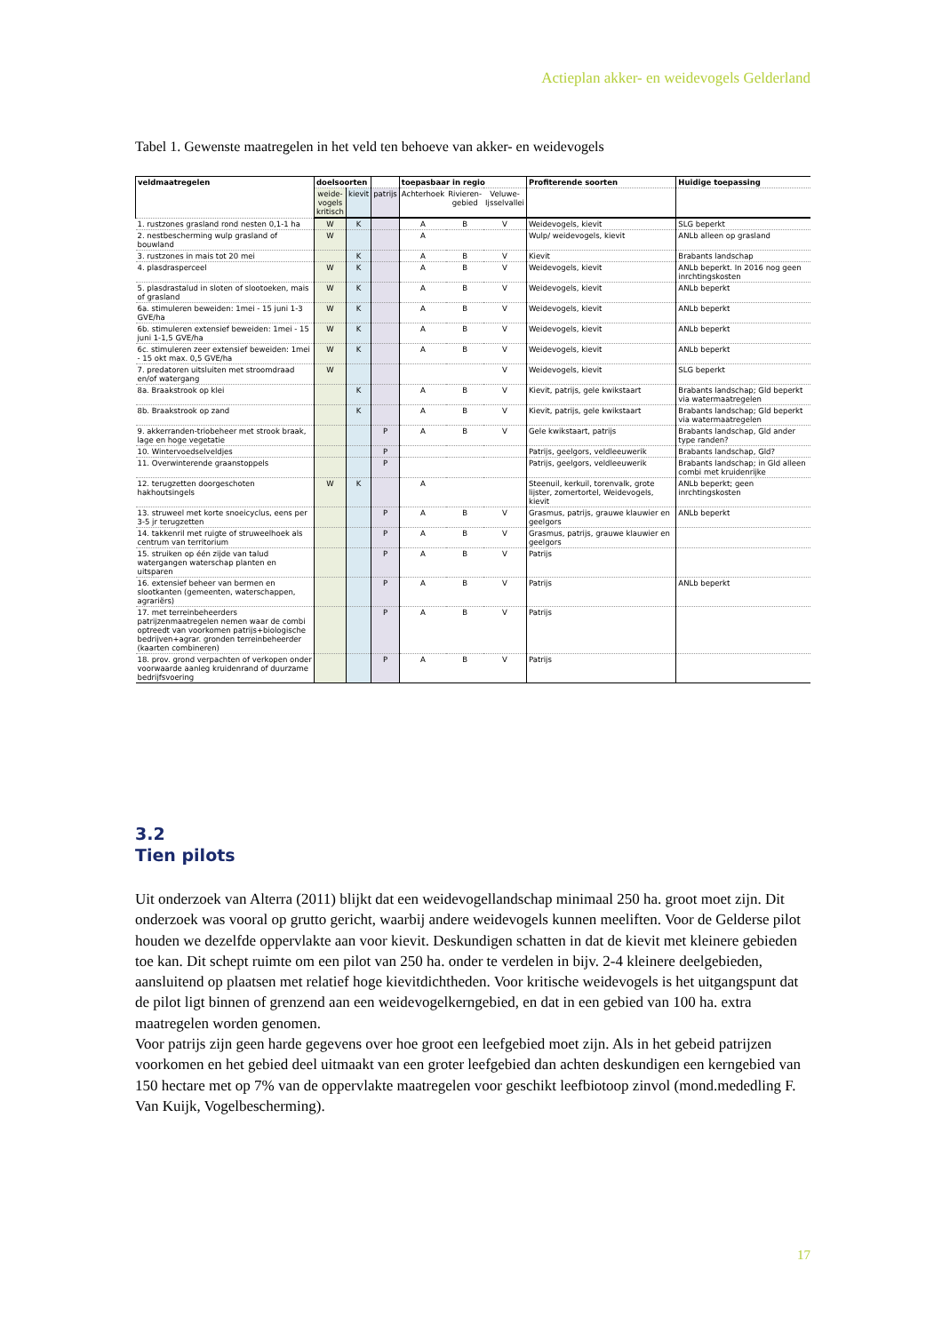Actieplan akker- en weidevogels Gelderland
Tabel 1. Gewenste maatregelen in het veld ten behoeve van akker- en weidevogels
| veldmaatregelen | doelsoorten | | | toepasbaar in regio | | | Profiterende soorten | Huidige toepassing |
| --- | --- | --- | --- | --- | --- | --- | --- | --- |
| | weide- vogels kritisch | kievit | patrijs | Achterhoek | Rivieren- gebied | Veluwe- Ijsselvallei | | |
| 1. rustzones grasland rond nesten 0,1-1 ha | W | K | | A | B | V | Weidevogels, kievit | SLG beperkt |
| 2. nestbescherming wulp grasland of bouwland | W | | | A | | | Wulp/ weidevogels, kievit | ANLb alleen op grasland |
| 3. rustzones in mais tot 20 mei | | K | | A | B | V | Kievit | Brabants landschap |
| 4. plasdrasperceel | W | K | | A | B | V | Weidevogels, kievit | ANLb beperkt. In 2016 nog geen inrchtingskosten |
| 5. plasdrastalud in sloten of slootoeken, mais of grasland | W | K | | A | B | V | Weidevogels, kievit | ANLb beperkt |
| 6a. stimuleren beweiden: 1mei - 15 juni 1-3 GVE/ha | W | K | | A | B | V | Weidevogels, kievit | ANLb beperkt |
| 6b. stimuleren extensief beweiden: 1mei - 15 juni 1-1,5 GVE/ha | W | K | | A | B | V | Weidevogels, kievit | ANLb beperkt |
| 6c. stimuleren zeer extensief beweiden: 1mei - 15 okt max. 0,5 GVE/ha | W | K | | A | B | V | Weidevogels, kievit | ANLb beperkt |
| 7. predatoren uitsluiten met stroomdraad en/of watergang | W | | | | | V | Weidevogels, kievit | SLG beperkt |
| 8a. Braakstrook op klei | | K | | A | B | V | Kievit, patrijs, gele kwikstaart | Brabants landschap; Gld beperkt via watermaatregelen |
| 8b. Braakstrook op zand | | K | | A | B | V | Kievit, patrijs, gele kwikstaart | Brabants landschap; Gld beperkt via watermaatregelen |
| 9. akkerranden-triobeheer met strook braak, lage en hoge vegetatie | | | P | A | B | V | Gele kwikstaart, patrijs | Brabants landschap, Gld ander type randen? |
| 10. Wintervoedselveldjes | | | P | | | | Patrijs, geelgors, veldleeuwerik | Brabants landschap, Gld? |
| 11. Overwinterende graanstoppels | | | P | | | | Patrijs, geelgors, veldleeuwerik | Brabants landschap; in Gld alleen combi met kruidenrijke |
| 12. terugzetten doorgeschoten hakhoutsingels | W | K | | A | | | Steenuil, kerkuil, torenvalk, grote lijster, zomertortel, Weidevogels, kievit | ANLb beperkt; geen inrchtingskosten |
| 13. struweel met korte snoeicyclus, eens per 3-5 jr terugzetten | | | P | A | B | V | Grasmus, patrijs, grauwe klauwier en geelgors | ANLb beperkt |
| 14. takkenril met ruigte of struweelhoek als centrum van territorium | | | P | A | B | V | Grasmus, patrijs, grauwe klauwier en geelgors | |
| 15. struiken op één zijde van talud watergangen waterschap planten en uitsparen | | | P | A | B | V | Patrijs | |
| 16. extensief beheer van bermen en slootkanten (gemeenten, waterschappen, agrariërs) | | | P | A | B | V | Patrijs | ANLb beperkt |
| 17. met terreinbeheerders patrijzenmaatregelen nemen waar de combi optreedt van voorkomen patrijs+biologische bedrijven+agrar. gronden terreinbeheerder (kaarten combineren) | | | P | A | B | V | Patrijs | |
| 18. prov. grond verpachten of verkopen onder voorwaarde aanleg kruidenrand of duurzame bedrijfsvoering | | | P | A | B | V | Patrijs | |
3.2
Tien pilots
Uit onderzoek van Alterra (2011) blijkt dat een weidevogellandschap minimaal 250 ha. groot moet zijn. Dit onderzoek was vooral op grutto gericht, waarbij andere weidevogels kunnen meeliften. Voor de Gelderse pilot houden we dezelfde oppervlakte aan voor kievit. Deskundigen schatten in dat de kievit met kleinere gebieden toe kan. Dit schept ruimte om een pilot van 250 ha. onder te verdelen in bijv. 2-4 kleinere deelgebieden, aansluitend op plaatsen met relatief hoge kievitdichtheden. Voor kritische weidevogels is het uitgangspunt dat de pilot ligt binnen of grenzend aan een weidevogelkerngebied, en dat in een gebied van 100 ha. extra maatregelen worden genomen.
Voor patrijs zijn geen harde gegevens over hoe groot een leefgebied moet zijn. Als in het gebeid patrijzen voorkomen en het gebied deel uitmaakt van een groter leefgebied dan achten deskundigen een kerngebied van 150 hectare met op 7% van de oppervlakte maatregelen voor geschikt leefbiotoop zinvol (mond.mededling F. Van Kuijk, Vogelbescherming).
17